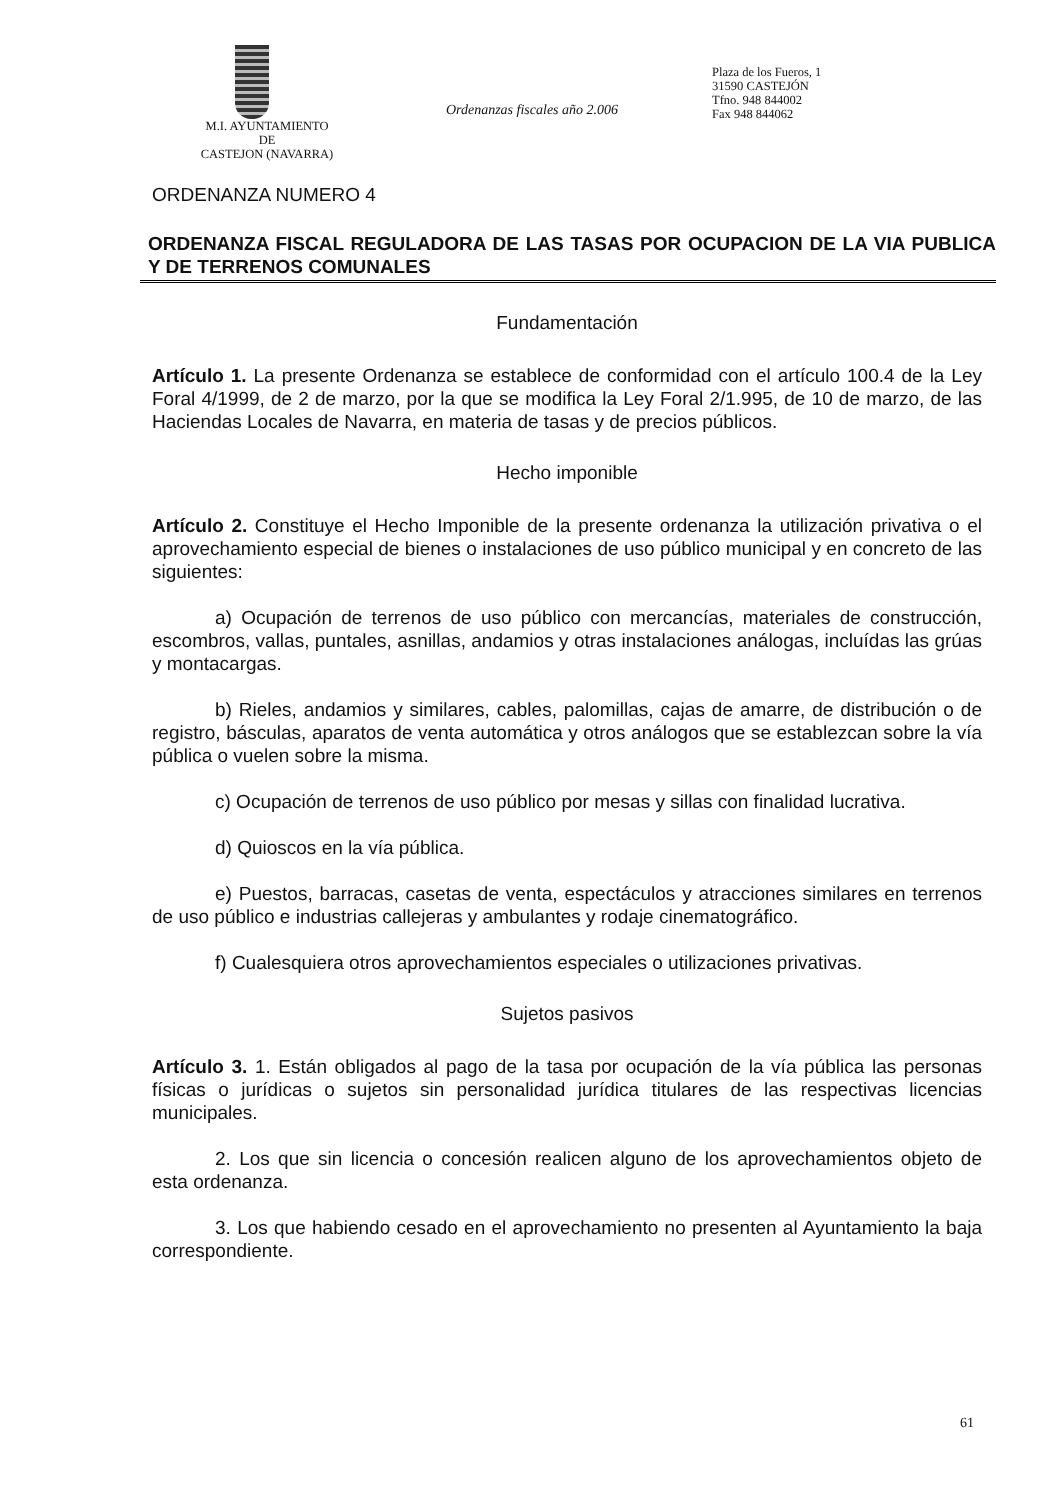M.I. AYUNTAMIENTO
DE
CASTEJON (NAVARRA)
Ordenanzas fiscales año 2.006
Plaza de los Fueros, 1
31590 CASTEJÓN
Tfno. 948 844002
Fax 948 844062
ORDENANZA NUMERO 4
ORDENANZA FISCAL REGULADORA DE LAS TASAS POR OCUPACION DE LA VIA PUBLICA Y DE TERRENOS COMUNALES
Fundamentación
Artículo 1. La presente Ordenanza se establece de conformidad con el artículo 100.4 de la Ley Foral 4/1999, de 2 de marzo, por la que se modifica la Ley Foral 2/1.995, de 10 de marzo, de las Haciendas Locales de Navarra, en materia de tasas y de precios públicos.
Hecho imponible
Artículo 2. Constituye el Hecho Imponible de la presente ordenanza la utilización privativa o el aprovechamiento especial de bienes o instalaciones de uso público municipal y en concreto de las siguientes:
a) Ocupación de terrenos de uso público con mercancías, materiales de construcción, escombros, vallas, puntales, asnillas, andamios y otras instalaciones análogas, incluídas las grúas y montacargas.
b) Rieles, andamios y similares, cables, palomillas, cajas de amarre, de distribución o de registro, básculas, aparatos de venta automática y otros análogos que se establezcan sobre la vía pública o vuelen sobre la misma.
c) Ocupación de terrenos de uso público por mesas y sillas con finalidad lucrativa.
d) Quioscos en la vía pública.
e) Puestos, barracas, casetas de venta, espectáculos y atracciones similares en terrenos de uso público e industrias callejeras y ambulantes y rodaje cinematográfico.
f) Cualesquiera otros aprovechamientos especiales o utilizaciones privativas.
Sujetos pasivos
Artículo 3. 1. Están obligados al pago de la tasa por ocupación de la vía pública las personas físicas o jurídicas o sujetos sin personalidad jurídica titulares de las respectivas licencias municipales.
2. Los que sin licencia o concesión realicen alguno de los aprovechamientos objeto de esta ordenanza.
3. Los que habiendo cesado en el aprovechamiento no presenten al Ayuntamiento la baja correspondiente.
61